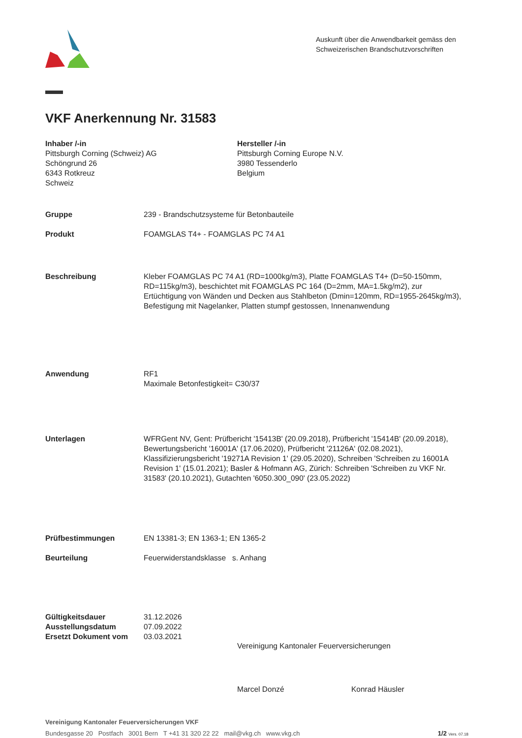Auskunft über die Anwendbarkeit gemäss den Schweizerischen Brandschutzvorschriften
VKF Anerkennung Nr. 31583
Inhaber /-in
Pittsburgh Corning (Schweiz) AG
Schöngrund 26
6343 Rotkreuz
Schweiz
Hersteller /-in
Pittsburgh Corning Europe N.V.
3980 Tessenderlo
Belgium
Gruppe 239 - Brandschutzsysteme für Betonbauteile
Produkt FOAMGLAS T4+ - FOAMGLAS PC 74 A1
Beschreibung Kleber FOAMGLAS PC 74 A1 (RD=1000kg/m3), Platte FOAMGLAS T4+ (D=50-150mm, RD=115kg/m3), beschichtet mit FOAMGLAS PC 164 (D=2mm, MA=1.5kg/m2), zur Ertüchtigung von Wänden und Decken aus Stahlbeton (Dmin=120mm, RD=1955-2645kg/m3), Befestigung mit Nagelanker, Platten stumpf gestossen, Innenanwendung
Anwendung RF1
Maximale Betonfestigkeit= C30/37
Unterlagen WFRGent NV, Gent: Prüfbericht '15413B' (20.09.2018), Prüfbericht '15414B' (20.09.2018), Bewertungsbericht '16001A' (17.06.2020), Prüfbericht '21126A' (02.08.2021), Klassifizierungsbericht '19271A Revision 1' (29.05.2020), Schreiben 'Schreiben zu 16001A Revision 1' (15.01.2021); Basler & Hofmann AG, Zürich: Schreiben 'Schreiben zu VKF Nr. 31583' (20.10.2021), Gutachten '6050.300_090' (23.05.2022)
Prüfbestimmungen EN 13381-3; EN 1363-1; EN 1365-2
Beurteilung Feuerwiderstandsklasse s. Anhang
Gültigkeitsdauer
Ausstellungsdatum
Ersetzt Dokument vom
31.12.2026
07.09.2022
03.03.2021
Vereinigung Kantonaler Feuerversicherungen
Marcel Donzé Konrad Häusler
Vereinigung Kantonaler Feuerversicherungen VKF
Bundesgasse 20 Postfach 3001 Bern T +41 31 320 22 22 mail@vkg.ch www.vkg.ch 1/2 Vers. 07.18